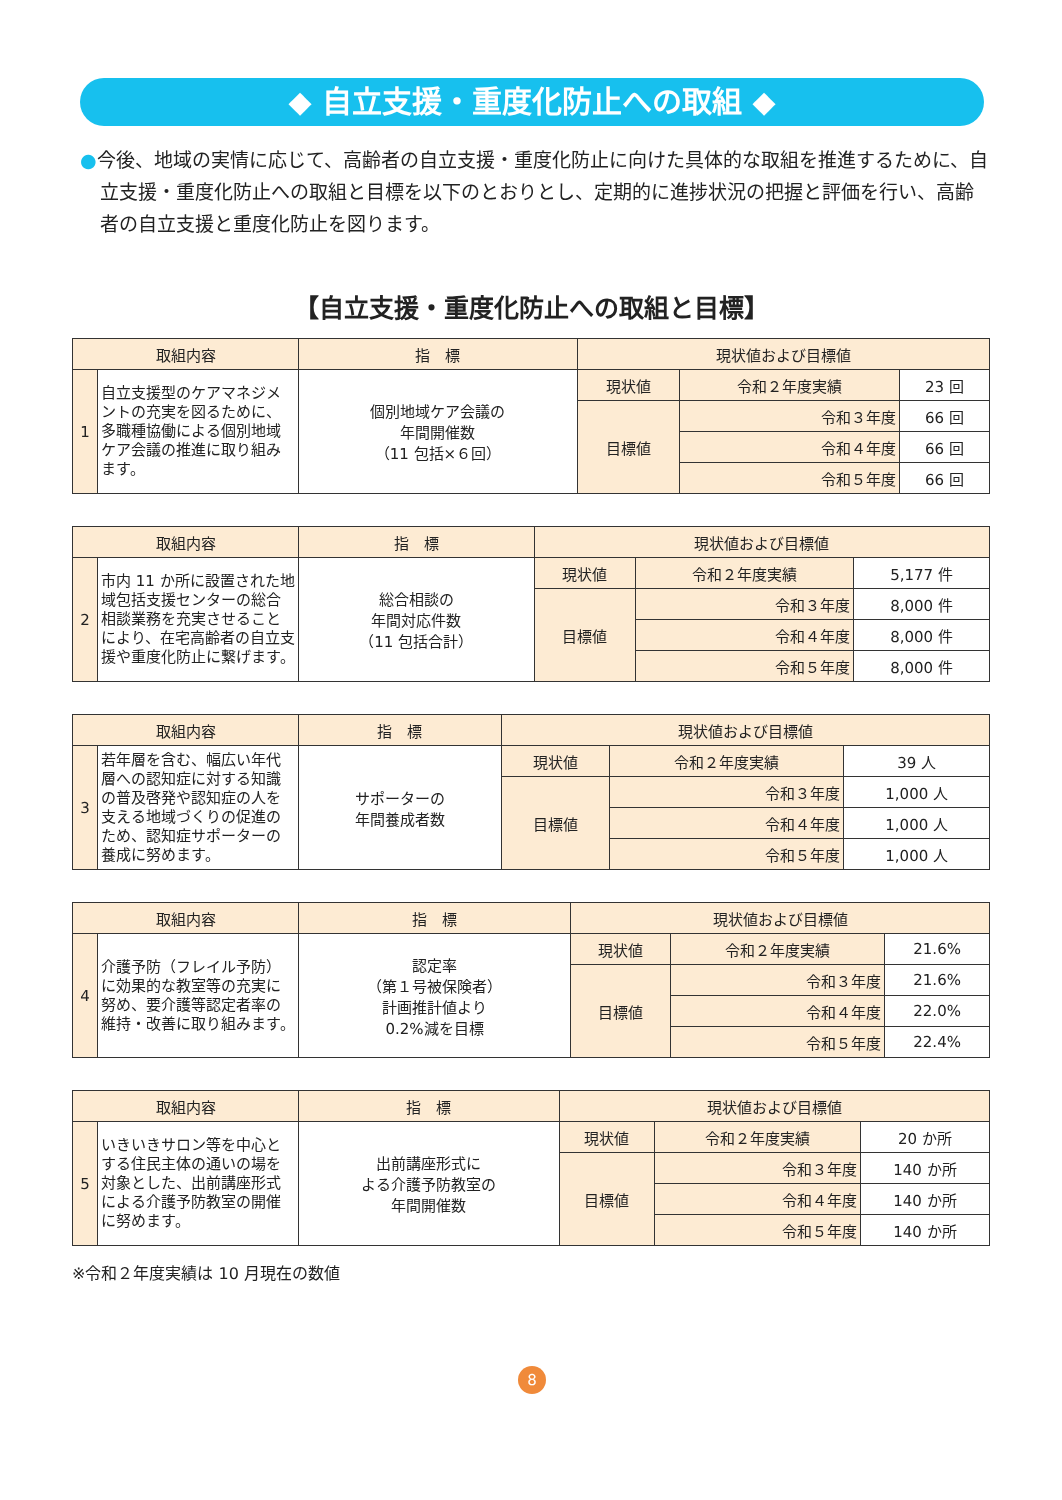◆ 自立支援・重度化防止への取組 ◆
●今後、地域の実情に応じて、高齢者の自立支援・重度化防止に向けた具体的な取組を推進するために、自立支援・重度化防止への取組と目標を以下のとおりとし、定期的に進捗状況の把握と評価を行い、高齢者の自立支援と重度化防止を図ります。
【自立支援・重度化防止への取組と目標】
| 取組内容 | | 指 標 | 現状値および目標値 | | |
| --- | --- | --- | --- | --- | --- |
| 1 | 自立支援型のケアマネジメントの充実を図るために、多職種協働による個別地域ケア会議の推進に取り組みます。 | 個別地域ケア会議の 年間開催数 （11 包括×６回） | 現状値 | 令和２年度実績 | 23 回 |
| | | | 目標値 | 令和３年度 | 66 回 |
| | | | | 令和４年度 | 66 回 |
| | | | | 令和５年度 | 66 回 |
| 取組内容 | | 指 標 | 現状値および目標値 | | |
| --- | --- | --- | --- | --- | --- |
| 2 | 市内 11 か所に設置された地域包括支援センターの総合相談業務を充実させることにより、在宅高齢者の自立支援や重度化防止に繋げます。 | 総合相談の 年間対応件数 （11 包括合計） | 現状値 | 令和２年度実績 | 5,177 件 |
| | | | 目標値 | 令和３年度 | 8,000 件 |
| | | | | 令和４年度 | 8,000 件 |
| | | | | 令和５年度 | 8,000 件 |
| 取組内容 | | 指 標 | 現状値および目標値 | | |
| --- | --- | --- | --- | --- | --- |
| 3 | 若年層を含む、幅広い年代層への認知症に対する知識の普及啓発や認知症の人を支える地域づくりの促進のため、認知症サポーターの養成に努めます。 | サポーターの 年間養成者数 | 現状値 | 令和２年度実績 | 39 人 |
| | | | 目標値 | 令和３年度 | 1,000 人 |
| | | | | 令和４年度 | 1,000 人 |
| | | | | 令和５年度 | 1,000 人 |
| 取組内容 | | 指 標 | 現状値および目標値 | | |
| --- | --- | --- | --- | --- | --- |
| 4 | 介護予防（フレイル予防）に効果的な教室等の充実に努め、要介護等認定者率の維持・改善に取り組みます。 | 認定率 （第１号被保険者） 計画推計値より 0.2%減を目標 | 現状値 | 令和２年度実績 | 21.6% |
| | | | 目標値 | 令和３年度 | 21.6% |
| | | | | 令和４年度 | 22.0% |
| | | | | 令和５年度 | 22.4% |
| 取組内容 | | 指 標 | 現状値および目標値 | | |
| --- | --- | --- | --- | --- | --- |
| 5 | いきいきサロン等を中心とする住民主体の通いの場を対象とした、出前講座形式による介護予防教室の開催に努めます。 | 出前講座形式に よる介護予防教室の 年間開催数 | 現状値 | 令和２年度実績 | 20 か所 |
| | | | 目標値 | 令和３年度 | 140 か所 |
| | | | | 令和４年度 | 140 か所 |
| | | | | 令和５年度 | 140 か所 |
※令和２年度実績は 10 月現在の数値
8